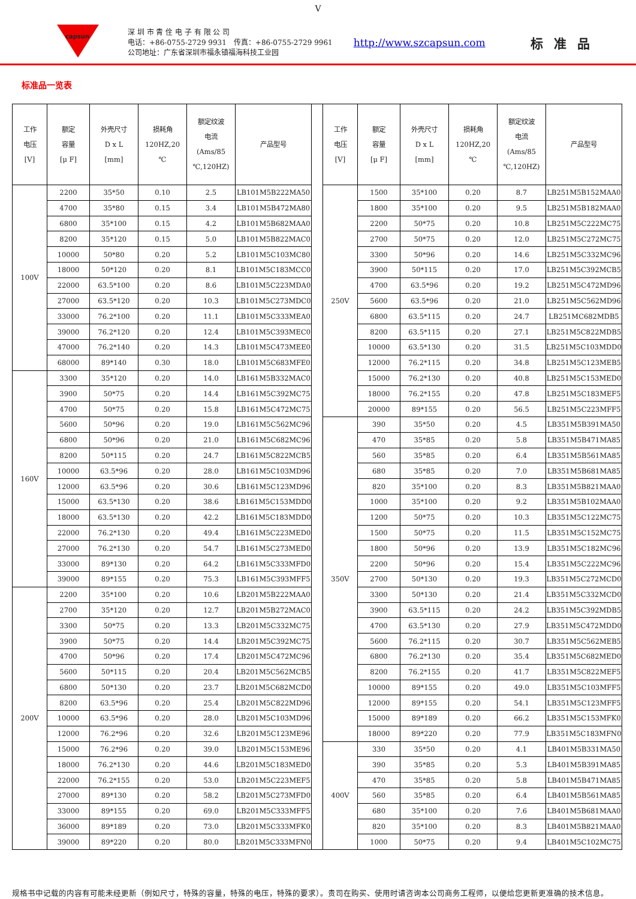V
capsun
深 圳 市 青 佺 电 子 有 限 公 司
电话：+86-0755-2729 9931　传真：+86-0755-2729 9961
公司地址：广东省深圳市福永镇福海科技工业园
http://www.szcapsun.com
标准品
标准品一览表
| 工作 电压 [V] | 额定 容量 [μ F] | 外壳尺寸 D x L [mm] | 损耗角 120HZ,20 ℃ | 额定纹波 电流 (Ams/85 ℃,120HZ) | 产品型号 |
| --- | --- | --- | --- | --- | --- |
| 100V | 2200 | 35*50 | 0.10 | 2.5 | LB101M5B222MA50 |
| | 4700 | 35*80 | 0.15 | 3.4 | LB101M5B472MA80 |
| | 6800 | 35*100 | 0.15 | 4.2 | LB101M5B682MAA0 |
| | 8200 | 35*120 | 0.15 | 5.0 | LB101M5B822MAC0 |
| | 10000 | 50*80 | 0.20 | 5.2 | LB101M5C103MC80 |
| | 18000 | 50*120 | 0.20 | 8.1 | LB101M5C183MCC0 |
| | 22000 | 63.5*100 | 0.20 | 8.6 | LB101M5C223MDA0 |
| | 27000 | 63.5*120 | 0.20 | 10.3 | LB101M5C273MDC0 |
| | 33000 | 76.2*100 | 0.20 | 11.1 | LB101M5C333MEA0 |
| | 39000 | 76.2*120 | 0.20 | 12.4 | LB101M5C393MEC0 |
| | 47000 | 76.2*140 | 0.20 | 14.3 | LB101M5C473MEE0 |
| | 68000 | 89*140 | 0.30 | 18.0 | LB101M5C683MFE0 |
| 160V | 3300 | 35*120 | 0.20 | 14.0 | LB161M5B332MAC0 |
| | 3900 | 50*75 | 0.20 | 14.4 | LB161M5C392MC75 |
| | 4700 | 50*75 | 0.20 | 15.8 | LB161M5C472MC75 |
| | 5600 | 50*96 | 0.20 | 19.0 | LB161M5C562MC96 |
| | 6800 | 50*96 | 0.20 | 21.0 | LB161M5C682MC96 |
| | 8200 | 50*115 | 0.20 | 24.7 | LB161M5C822MCB5 |
| | 10000 | 63.5*96 | 0.20 | 28.0 | LB161M5C103MD96 |
| | 12000 | 63.5*96 | 0.20 | 30.6 | LB161M5C123MD96 |
| | 15000 | 63.5*130 | 0.20 | 38.6 | LB161M5C153MDD0 |
| | 18000 | 63.5*130 | 0.20 | 42.2 | LB161M5C183MDD0 |
| | 22000 | 76.2*130 | 0.20 | 49.4 | LB161M5C223MED0 |
| | 27000 | 76.2*130 | 0.20 | 54.7 | LB161M5C273MED0 |
| | 33000 | 89*130 | 0.20 | 64.2 | LB161M5C333MFD0 |
| | 39000 | 89*155 | 0.20 | 75.3 | LB161M5C393MFF5 |
| 200V | 2200 | 35*100 | 0.20 | 10.6 | LB201M5B222MAA0 |
| | 2700 | 35*120 | 0.20 | 12.7 | LB201M5B272MAC0 |
| | 3300 | 50*75 | 0.20 | 13.3 | LB201M5C332MC75 |
| | 3900 | 50*75 | 0.20 | 14.4 | LB201M5C392MC75 |
| | 4700 | 50*96 | 0.20 | 17.4 | LB201M5C472MC96 |
| | 5600 | 50*115 | 0.20 | 20.4 | LB201M5C562MCB5 |
| | 6800 | 50*130 | 0.20 | 23.7 | LB201M5C682MCD0 |
| | 8200 | 63.5*96 | 0.20 | 25.4 | LB201M5C822MD96 |
| | 10000 | 63.5*96 | 0.20 | 28.0 | LB201M5C103MD96 |
| | 12000 | 76.2*96 | 0.20 | 32.6 | LB201M5C123ME96 |
| | 15000 | 76.2*96 | 0.20 | 39.0 | LB201M5C153ME96 |
| | 18000 | 76.2*130 | 0.20 | 44.6 | LB201M5C183MED0 |
| | 22000 | 76.2*155 | 0.20 | 53.0 | LB201M5C223MEF5 |
| | 27000 | 89*130 | 0.20 | 58.2 | LB201M5C273MFD0 |
| | 33000 | 89*155 | 0.20 | 69.0 | LB201M5C333MFF5 |
| | 36000 | 89*189 | 0.20 | 73.0 | LB201M5C333MFK0 |
| | 39000 | 89*220 | 0.20 | 80.0 | LB201M5C333MFN0 |
| 工作 电压 [V] | 额定 容量 [μ F] | 外壳尺寸 D x L [mm] | 损耗角 120HZ,20 ℃ | 额定纹波 电流 (Ams/85 ℃,120HZ) | 产品型号 |
| --- | --- | --- | --- | --- | --- |
| 250V | 1500 | 35*100 | 0.20 | 8.7 | LB251M5B152MAA0 |
| | 1800 | 35*100 | 0.20 | 9.5 | LB251M5B182MAA0 |
| | 2200 | 50*75 | 0.20 | 10.8 | LB251M5C222MC75 |
| | 2700 | 50*75 | 0.20 | 12.0 | LB251M5C272MC75 |
| | 3300 | 50*96 | 0.20 | 14.6 | LB251M5C332MC96 |
| | 3900 | 50*115 | 0.20 | 17.0 | LB251M5C392MCB5 |
| | 4700 | 63.5*96 | 0.20 | 19.2 | LB251M5C472MD96 |
| | 5600 | 63.5*96 | 0.20 | 21.0 | LB251M5C562MD96 |
| | 6800 | 63.5*115 | 0.20 | 24.7 | LB251MC682MDB5 |
| | 8200 | 63.5*115 | 0.20 | 27.1 | LB251M5C822MDB5 |
| | 10000 | 63.5*130 | 0.20 | 31.5 | LB251M5C103MDD0 |
| | 12000 | 76.2*115 | 0.20 | 34.8 | LB251M5C123MEB5 |
| | 15000 | 76.2*130 | 0.20 | 40.8 | LB251M5C153MED0 |
| | 18000 | 76.2*155 | 0.20 | 47.8 | LB251M5C183MEF5 |
| | 20000 | 89*155 | 0.20 | 56.5 | LB251M5C223MFF5 |
| 350V | 390 | 35*50 | 0.20 | 4.5 | LB351M5B391MA50 |
| | 470 | 35*85 | 0.20 | 5.8 | LB351M5B471MA85 |
| | 560 | 35*85 | 0.20 | 6.4 | LB351M5B561MA85 |
| | 680 | 35*85 | 0.20 | 7.0 | LB351M5B681MA85 |
| | 820 | 35*100 | 0.20 | 8.3 | LB351M5B821MAA0 |
| | 1000 | 35*100 | 0.20 | 9.2 | LB351M5B102MAA0 |
| | 1200 | 50*75 | 0.20 | 10.3 | LB351M5C122MC75 |
| | 1500 | 50*75 | 0.20 | 11.5 | LB351M5C152MC75 |
| | 1800 | 50*96 | 0.20 | 13.9 | LB351M5C182MC96 |
| | 2200 | 50*96 | 0.20 | 15.4 | LB351M5C222MC96 |
| | 2700 | 50*130 | 0.20 | 19.3 | LB351M5C272MCD0 |
| | 3300 | 50*130 | 0.20 | 21.4 | LB351M5C332MCD0 |
| | 3900 | 63.5*115 | 0.20 | 24.2 | LB351M5C392MDB5 |
| | 4700 | 63.5*130 | 0.20 | 27.9 | LB351M5C472MDD0 |
| | 5600 | 76.2*115 | 0.20 | 30.7 | LB351M5C562MEB5 |
| | 6800 | 76.2*130 | 0.20 | 35.4 | LB351M5C682MED0 |
| | 8200 | 76.2*155 | 0.20 | 41.7 | LB351M5C822MEF5 |
| | 10000 | 89*155 | 0.20 | 49.0 | LB351M5C103MFF5 |
| | 12000 | 89*155 | 0.20 | 54.1 | LB351M5C123MFF5 |
| | 15000 | 89*189 | 0.20 | 66.2 | LB351M5C153MFK0 |
| | 18000 | 89*220 | 0.20 | 77.9 | LB351M5C183MFN0 |
| 400V | 330 | 35*50 | 0.20 | 4.1 | LB401M5B331MA50 |
| | 390 | 35*85 | 0.20 | 5.3 | LB401M5B391MA85 |
| | 470 | 35*85 | 0.20 | 5.8 | LB401M5B471MA85 |
| | 560 | 35*85 | 0.20 | 6.4 | LB401M5B561MA85 |
| | 680 | 35*100 | 0.20 | 7.6 | LB401M5B681MAA0 |
| | 820 | 35*100 | 0.20 | 8.3 | LB401M5B821MAA0 |
| | 1000 | 50*75 | 0.20 | 9.4 | LB401M5C102MC75 |
规格书中记载的内容有可能未经更新（例如尺寸，特殊的容量，特殊的电压，特殊的要求）。贵司在购买、使用时请咨询本公司商务工程师，以便给您更新更准确的技术信息。